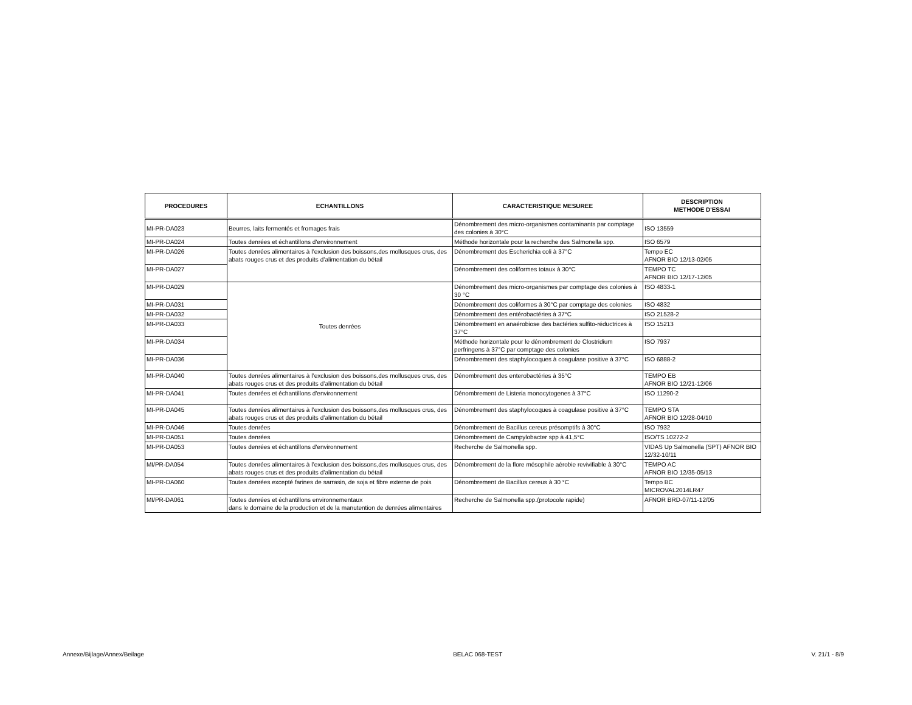| PROCEDURES | ECHANTILLONS | CARACTERISTIQUE MESUREE | DESCRIPTION METHODE D'ESSAI |
| --- | --- | --- | --- |
| MI-PR-DA023 | Beurres, laits fermentés et fromages frais | Dénombrement des micro-organismes contaminants par comptage des colonies à 30°C | ISO 13559 |
| MI-PR-DA024 | Toutes denrées et échantillons d'environnement | Méthode horizontale pour la recherche des Salmonella spp. | ISO 6579 |
| MI-PR-DA026 | Toutes denrées alimentaires à l’exclusion des boissons,des mollusques crus, des abats rouges crus et des produits d’alimentation du bétail | Dénombrement des Escherichia coli à 37°C | Tempo EC AFNOR BIO 12/13-02/05 |
| MI-PR-DA027 | | Dénombrement des coliformes totaux à 30°C | TEMPO TC AFNOR BIO 12/17-12/05 |
| MI-PR-DA029 | Toutes denrées | Dénombrement des micro-organismes par comptage des colonies à 30 °C | ISO 4833-1 |
| MI-PR-DA031 | | Dénombrement des coliformes à 30°C par comptage des colonies | ISO 4832 |
| MI-PR-DA032 | | Dénombrement des entérobactéries à 37°C | ISO 21528-2 |
| MI-PR-DA033 | | Dénombrement en anaérobiose des bactéries sulfito-réductrices à 37°C | ISO 15213 |
| MI-PR-DA034 | | Méthode horizontale pour le dénombrement de Clostridium perfringens à 37°C par comptage des colonies | ISO 7937 |
| MI-PR-DA036 | | Dénombrement des staphylocoques à coagulase positive à 37°C | ISO 6888-2 |
| MI-PR-DA040 | Toutes denrées alimentaires à l’exclusion des boissons,des mollusques crus, des abats rouges crus et des produits d’alimentation du bétail | Dénombrement des enterobactéries à 35°C | TEMPO EB AFNOR BIO 12/21-12/06 |
| MI-PR-DA041 | Toutes denrées et échantillons d'environnement | Dénombrement de Listeria monocytogenes à 37°C | ISO 11290-2 |
| MI-PR-DA045 | Toutes denrées alimentaires à l’exclusion des boissons,des mollusques crus, des abats rouges crus et des produits d’alimentation du bétail | Dénombrement des staphylocoques à coagulase positive à 37°C | TEMPO STA AFNOR BIO 12/28-04/10 |
| MI-PR-DA046 | Toutes denrées | Dénombrement de Bacillus cereus présomptifs à 30°C | ISO 7932 |
| MI-PR-DA051 | Toutes denrées | Dénombrement de Campylobacter spp à 41,5°C | ISO/TS 10272-2 |
| MI-PR-DA053 | Toutes denrées et échantillons d'environnement | Recherche de Salmonella spp. | VIDAS Up Salmonella (SPT) AFNOR BIO 12/32-10/11 |
| MI/PR-DA054 | Toutes denrées alimentaires à l’exclusion des boissons,des mollusques crus, des abats rouges crus et des produits d’alimentation du bétail | Dénombrement de la flore mésophile aérobie revivifiable à 30°C | TEMPO AC AFNOR BIO 12/35-05/13 |
| MI-PR-DA060 | Toutes denrées excepté farines de sarrasin, de soja et fibre externe de pois | Dénombrement de Bacillus cereus à 30 °C | Tempo BC MICROVAL2014LR47 |
| MI/PR-DA061 | Toutes denrées et échantillons environnementaux dans le domaine de la production et de la manutention de denrées alimentaires | Recherche de Salmonella spp.(protocole rapide) | AFNOR BRD-07/11-12/05 |
Annexe/Bijlage/Annex/Beilage BELAC 068-TEST V. 21/1 - 8/9